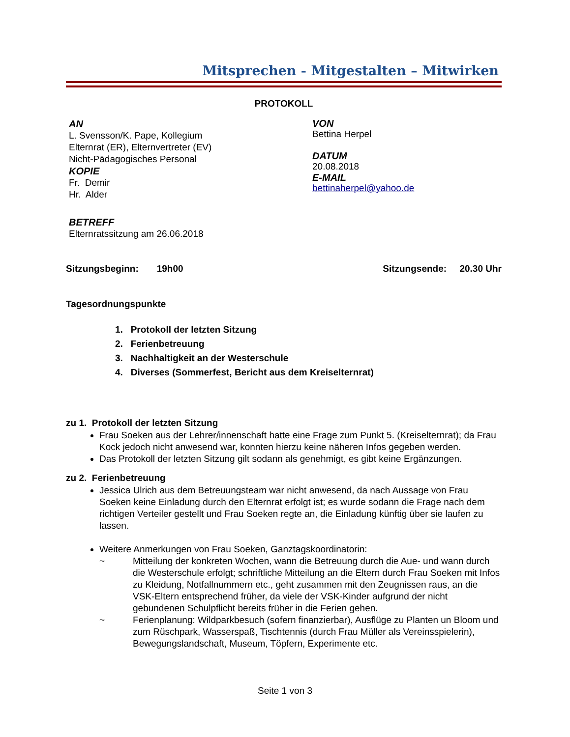Mitsprechen - Mitgestalten – Mitwirken
PROTOKOLL
AN
L. Svensson/K. Pape, Kollegium
Elternrat (ER), Elternvertreter (EV)
Nicht-Pädagogisches Personal
KOPIE
Fr. Demir
Hr. Alder
BETREFF
Elternratssitzung am 26.06.2018
VON
Bettina Herpel
DATUM
20.08.2018
E-MAIL
bettinaherpel@yahoo.de
Sitzungsbeginn: 19h00 Sitzungsende: 20.30 Uhr
Tagesordnungspunkte
1. Protokoll der letzten Sitzung
2. Ferienbetreuung
3. Nachhaltigkeit an der Westerschule
4. Diverses (Sommerfest, Bericht aus dem Kreiselternrat)
zu 1. Protokoll der letzten Sitzung
Frau Soeken aus der Lehrer/innenschaft hatte eine Frage zum Punkt 5. (Kreiselternrat); da Frau Kock jedoch nicht anwesend war, konnten hierzu keine näheren Infos gegeben werden.
Das Protokoll der letzten Sitzung gilt sodann als genehmigt, es gibt keine Ergänzungen.
zu 2. Ferienbetreuung
Jessica Ulrich aus dem Betreuungsteam war nicht anwesend, da nach Aussage von Frau Soeken keine Einladung durch den Elternrat erfolgt ist; es wurde sodann die Frage nach dem richtigen Verteiler gestellt und Frau Soeken regte an, die Einladung künftig über sie laufen zu lassen.
Weitere Anmerkungen von Frau Soeken, Ganztagskoordinatorin:
~ Mitteilung der konkreten Wochen, wann die Betreuung durch die Aue- und wann durch die Westerschule erfolgt; schriftliche Mitteilung an die Eltern durch Frau Soeken mit Infos zu Kleidung, Notfallnummern etc., geht zusammen mit den Zeugnissen raus, an die VSK-Eltern entsprechend früher, da viele der VSK-Kinder aufgrund der nicht gebundenen Schulpflicht bereits früher in die Ferien gehen.
~ Ferienplanung: Wildparkbesuch (sofern finanzierbar), Ausflüge zu Planten un Bloom und zum Rüschpark, Wasserspaß, Tischtennis (durch Frau Müller als Vereinsspielerin), Bewegungslandschaft, Museum, Töpfern, Experimente etc.
Seite 1 von 3